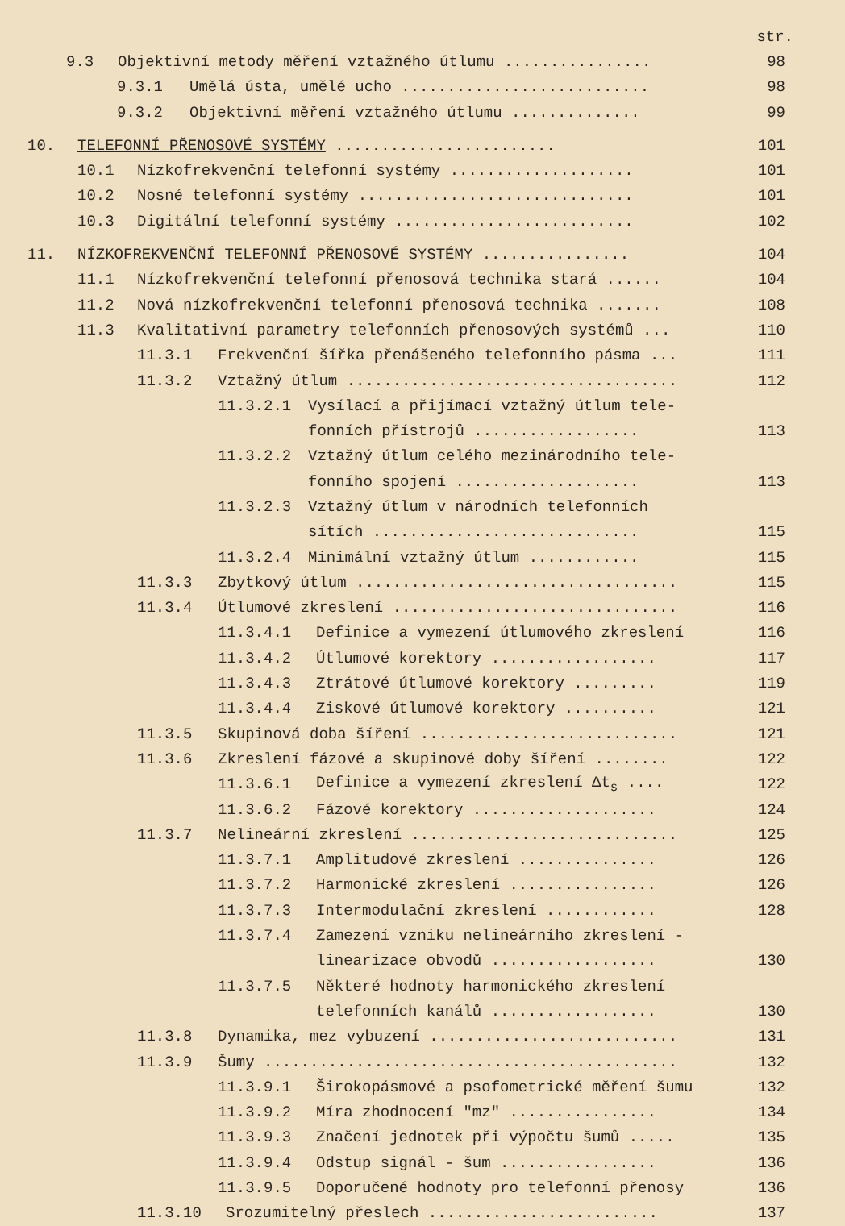str.
9.3 Objektivní metody měření vztažného útlumu ................ 98
9.3.1 Umělá ústa, umělé ucho ........................... 98
9.3.2 Objektivní měření vztažného útlumu .............. 99
10. TELEFONNÍ PŘENOSOVÉ SYSTÉMY ........................ 101
10.1 Nízkofrekvenční telefonní systémy .................... 101
10.2 Nosné telefonní systémy .............................. 101
10.3 Digitální telefonní systémy .......................... 102
11. NÍZKOFREKVENČNÍ TELEFONNÍ PŘENOSOVÉ SYSTÉMY ................ 104
11.1 Nízkofrekvenční telefonní přenosová technika stará ...... 104
11.2 Nová nízkofrekvenční telefonní přenosová technika ....... 108
11.3 Kvalitativní parametry telefonních přenosových systémů ... 110
11.3.1 Frekvenční šířka přenášeného telefonního pásma ... 111
11.3.2 Vztažný útlum .................................... 112
11.3.2.1 Vysílací a přijímací vztažný útlum tele-
fonních přístrojů .................. 113
11.3.2.2 Vztažný útlum celého mezinárodního tele-
fonního spojení .................... 113
11.3.2.3 Vztažný útlum v národních telefonních
sítích ............................. 115
11.3.2.4 Minimální vztažný útlum ............ 115
11.3.3 Zbytkový útlum ................................... 115
11.3.4 Útlumové zkreslení ............................... 116
11.3.4.1 Definice a vymezení útlumového zkreslení 116
11.3.4.2 Útlumové korektory .................. 117
11.3.4.3 Ztrátové útlumové korektory ......... 119
11.3.4.4 Ziskové útlumové korektory .......... 121
11.3.5 Skupinová doba šíření ............................ 121
11.3.6 Zkreslení fázové a skupinové doby šíření ........ 122
11.3.6.1 Definice a vymezení zkreslení Δt<sub>s</sub> .... 122
11.3.6.2 Fázové korektory .................... 124
11.3.7 Nelineární zkreslení ............................. 125
11.3.7.1 Amplitudové zkreslení ............... 126
11.3.7.2 Harmonické zkreslení ................ 126
11.3.7.3 Intermodulační zkreslení ............ 128
11.3.7.4 Zamezení vzniku nelineárního zkreslení -
linearizace obvodů .................. 130
11.3.7.5 Některé hodnoty harmonického zkreslení
telefonních kanálů .................. 130
11.3.8 Dynamika, mez vybuzení ........................... 131
11.3.9 Šumy ............................................. 132
11.3.9.1 Širokopásmové a psofometrické měření šumu 132
11.3.9.2 Míra zhodnocení "mz" ................ 134
11.3.9.3 Značení jednotek při výpočtu šumů ..... 135
11.3.9.4 Odstup signál - šum ................. 136
11.3.9.5 Doporučené hodnoty pro telefonní přenosy 136
11.3.10 Srozumitelný přeslech ......................... 137